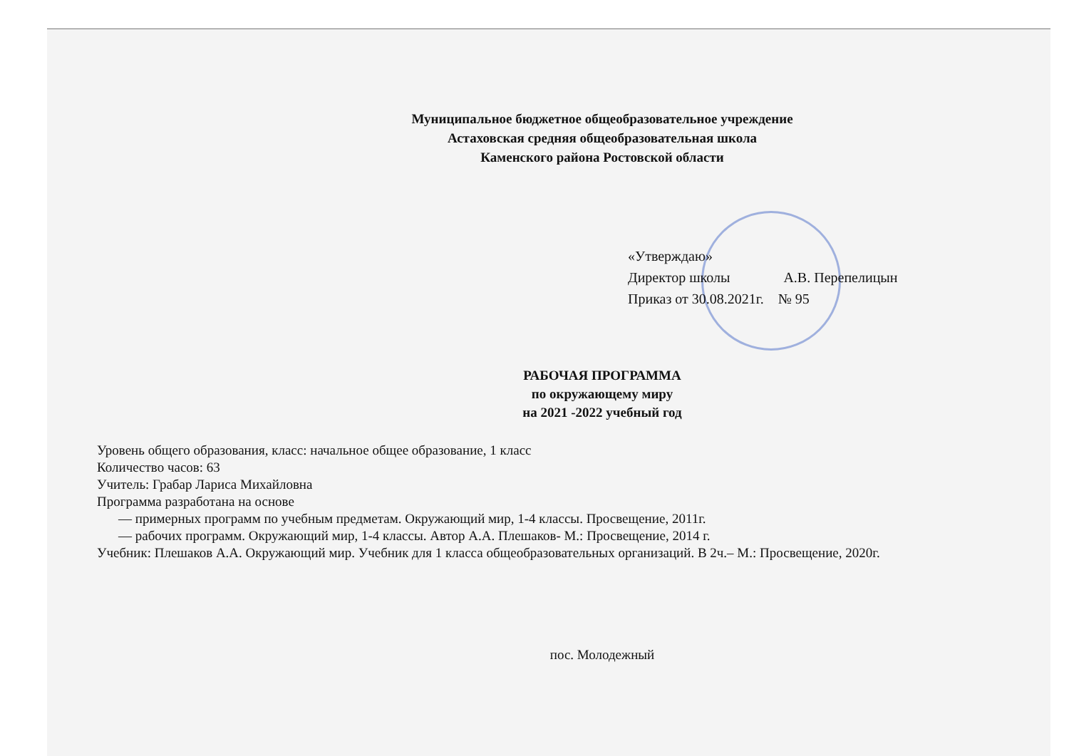Муниципальное бюджетное общеобразовательное учреждение
Астаховская средняя общеобразовательная школа
Каменского района Ростовской области
«Утверждаю»
Директор школы А.В. Перепелицын
Приказ от 30.08.2021г. № 95
РАБОЧАЯ ПРОГРАММА
по окружающему миру
на 2021 -2022 учебный год
Уровень общего образования, класс: начальное общее образование, 1 класс
Количество часов: 63
Учитель: Грабар Лариса Михайловна
Программа разработана на основе
— примерных программ по учебным предметам. Окружающий мир, 1-4 классы. Просвещение, 2011г.
— рабочих программ. Окружающий мир, 1-4 классы. Автор А.А. Плешаков- М.: Просвещение, 2014 г.
Учебник: Плешаков А.А. Окружающий мир. Учебник для 1 класса общеобразовательных организаций. В 2ч.– М.: Просвещение, 2020г.
пос. Молодежный